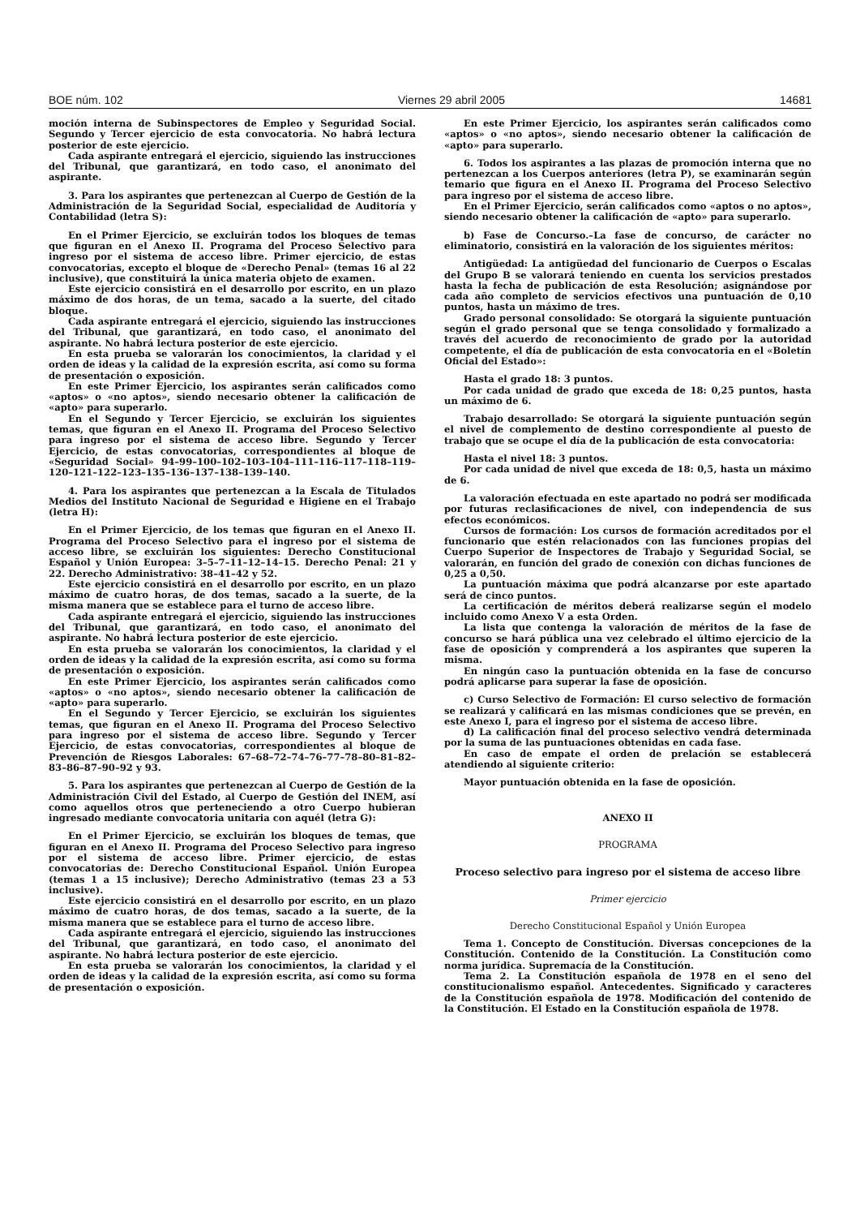BOE núm. 102 Viernes 29 abril 2005 14681
moción interna de Subinspectores de Empleo y Seguridad Social. Segundo y Tercer ejercicio de esta convocatoria. No habrá lectura posterior de este ejercicio.
Cada aspirante entregará el ejercicio, siguiendo las instrucciones del Tribunal, que garantizará, en todo caso, el anonimato del aspirante.
3. Para los aspirantes que pertenezcan al Cuerpo de Gestión de la Administración de la Seguridad Social, especialidad de Auditoría y Contabilidad (letra S):
En el Primer Ejercicio, se excluirán todos los bloques de temas que figuran en el Anexo II. Programa del Proceso Selectivo para ingreso por el sistema de acceso libre. Primer ejercicio, de estas convocatorias, excepto el bloque de «Derecho Penal» (temas 16 al 22 inclusive), que constituirá la única materia objeto de examen.
Este ejercicio consistirá en el desarrollo por escrito, en un plazo máximo de dos horas, de un tema, sacado a la suerte, del citado bloque.
Cada aspirante entregará el ejercicio, siguiendo las instrucciones del Tribunal, que garantizará, en todo caso, el anonimato del aspirante. No habrá lectura posterior de este ejercicio.
En esta prueba se valorarán los conocimientos, la claridad y el orden de ideas y la calidad de la expresión escrita, así como su forma de presentación o exposición.
En este Primer Ejercicio, los aspirantes serán calificados como «aptos» o «no aptos», siendo necesario obtener la calificación de «apto» para superarlo.
En el Segundo y Tercer Ejercicio, se excluirán los siguientes temas, que figuran en el Anexo II. Programa del Proceso Selectivo para ingreso por el sistema de acceso libre. Segundo y Tercer Ejercicio, de estas convocatorias, correspondientes al bloque de «Seguridad Social» 94–99–100–102–103–104–111–116–117–118–119–120–121–122–123–135–136–137–138–139–140.
4. Para los aspirantes que pertenezcan a la Escala de Titulados Medios del Instituto Nacional de Seguridad e Higiene en el Trabajo (letra H):
En el Primer Ejercicio, de los temas que figuran en el Anexo II. Programa del Proceso Selectivo para el ingreso por el sistema de acceso libre, se excluirán los siguientes: Derecho Constitucional Español y Unión Europea: 3–5–7–11–12–14–15. Derecho Penal: 21 y 22. Derecho Administrativo: 38–41–42 y 52.
Este ejercicio consistirá en el desarrollo por escrito, en un plazo máximo de cuatro horas, de dos temas, sacado a la suerte, de la misma manera que se establece para el turno de acceso libre.
Cada aspirante entregará el ejercicio, siguiendo las instrucciones del Tribunal, que garantizará, en todo caso, el anonimato del aspirante. No habrá lectura posterior de este ejercicio.
En esta prueba se valorarán los conocimientos, la claridad y el orden de ideas y la calidad de la expresión escrita, así como su forma de presentación o exposición.
En este Primer Ejercicio, los aspirantes serán calificados como «aptos» o «no aptos», siendo necesario obtener la calificación de «apto» para superarlo.
En el Segundo y Tercer Ejercicio, se excluirán los siguientes temas, que figuran en el Anexo II. Programa del Proceso Selectivo para ingreso por el sistema de acceso libre. Segundo y Tercer Ejercicio, de estas convocatorias, correspondientes al bloque de Prevención de Riesgos Laborales: 67–68–72–74–76–77–78–80–81–82–83–86–87–90–92 y 93.
5. Para los aspirantes que pertenezcan al Cuerpo de Gestión de la Administración Civil del Estado, al Cuerpo de Gestión del INEM, así como aquellos otros que perteneciendo a otro Cuerpo hubieran ingresado mediante convocatoria unitaria con aquél (letra G):
En el Primer Ejercicio, se excluirán los bloques de temas, que figuran en el Anexo II. Programa del Proceso Selectivo para ingreso por el sistema de acceso libre. Primer ejercicio, de estas convocatorias de: Derecho Constitucional Español. Unión Europea (temas 1 a 15 inclusive); Derecho Administrativo (temas 23 a 53 inclusive).
Este ejercicio consistirá en el desarrollo por escrito, en un plazo máximo de cuatro horas, de dos temas, sacado a la suerte, de la misma manera que se establece para el turno de acceso libre.
Cada aspirante entregará el ejercicio, siguiendo las instrucciones del Tribunal, que garantizará, en todo caso, el anonimato del aspirante. No habrá lectura posterior de este ejercicio.
En esta prueba se valorarán los conocimientos, la claridad y el orden de ideas y la calidad de la expresión escrita, así como su forma de presentación o exposición.
En este Primer Ejercicio, los aspirantes serán calificados como «aptos» o «no aptos», siendo necesario obtener la calificación de «apto» para superarlo.
6. Todos los aspirantes a las plazas de promoción interna que no pertenezcan a los Cuerpos anteriores (letra P), se examinarán según temario que figura en el Anexo II. Programa del Proceso Selectivo para ingreso por el sistema de acceso libre.
En el Primer Ejercicio, serán calificados como «aptos o no aptos», siendo necesario obtener la calificación de «apto» para superarlo.
b) Fase de Concurso.–La fase de concurso, de carácter no eliminatorio, consistirá en la valoración de los siguientes méritos:
Antigüedad: La antigüedad del funcionario de Cuerpos o Escalas del Grupo B se valorará teniendo en cuenta los servicios prestados hasta la fecha de publicación de esta Resolución; asignándose por cada año completo de servicios efectivos una puntuación de 0,10 puntos, hasta un máximo de tres.
Grado personal consolidado: Se otorgará la siguiente puntuación según el grado personal que se tenga consolidado y formalizado a través del acuerdo de reconocimiento de grado por la autoridad competente, el día de publicación de esta convocatoria en el «Boletín Oficial del Estado»:
Hasta el grado 18: 3 puntos.
Por cada unidad de grado que exceda de 18: 0,25 puntos, hasta un máximo de 6.
Trabajo desarrollado: Se otorgará la siguiente puntuación según el nivel de complemento de destino correspondiente al puesto de trabajo que se ocupe el día de la publicación de esta convocatoria:
Hasta el nivel 18: 3 puntos.
Por cada unidad de nivel que exceda de 18: 0,5, hasta un máximo de 6.
La valoración efectuada en este apartado no podrá ser modificada por futuras reclasificaciones de nivel, con independencia de sus efectos económicos.
Cursos de formación: Los cursos de formación acreditados por el funcionario que estén relacionados con las funciones propias del Cuerpo Superior de Inspectores de Trabajo y Seguridad Social, se valorarán, en función del grado de conexión con dichas funciones de 0,25 a 0,50.
La puntuación máxima que podrá alcanzarse por este apartado será de cinco puntos.
La certificación de méritos deberá realizarse según el modelo incluido como Anexo V a esta Orden.
La lista que contenga la valoración de méritos de la fase de concurso se hará pública una vez celebrado el último ejercicio de la fase de oposición y comprenderá a los aspirantes que superen la misma.
En ningún caso la puntuación obtenida en la fase de concurso podrá aplicarse para superar la fase de oposición.
c) Curso Selectivo de Formación: El curso selectivo de formación se realizará y calificará en las mismas condiciones que se prevén, en este Anexo I, para el ingreso por el sistema de acceso libre.
d) La calificación final del proceso selectivo vendrá determinada por la suma de las puntuaciones obtenidas en cada fase.
En caso de empate el orden de prelación se establecerá atendiendo al siguiente criterio:
Mayor puntuación obtenida en la fase de oposición.
ANEXO II
PROGRAMA
Proceso selectivo para ingreso por el sistema de acceso libre
Primer ejercicio
Derecho Constitucional Español y Unión Europea
Tema 1. Concepto de Constitución. Diversas concepciones de la Constitución. Contenido de la Constitución. La Constitución como norma jurídica. Supremacía de la Constitución.
Tema 2. La Constitución española de 1978 en el seno del constitucionalismo español. Antecedentes. Significado y caracteres de la Constitución española de 1978. Modificación del contenido de la Constitución. El Estado en la Constitución española de 1978.